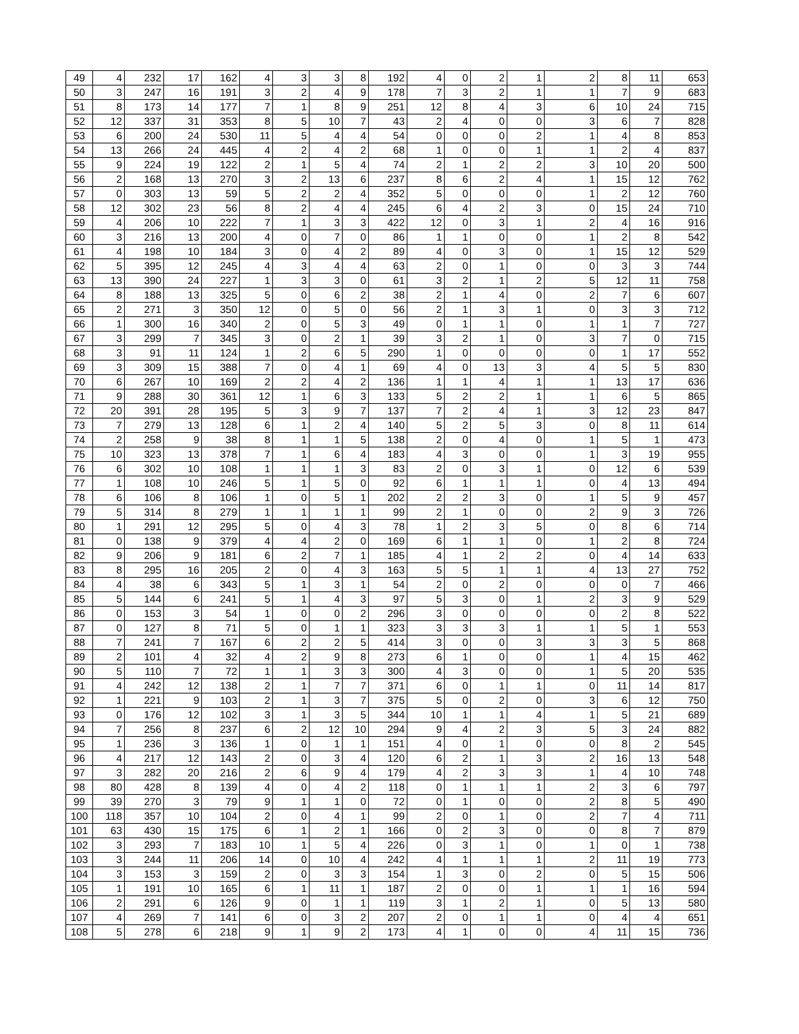| 49 | 4 | 232 | 17 | 162 | 4 | 3 | 3 | 8 | 192 | 4 | 0 | 2 | 1 | 2 | 8 | 11 | 653 |
| 50 | 3 | 247 | 16 | 191 | 3 | 2 | 4 | 9 | 178 | 7 | 3 | 2 | 1 | 1 | 7 | 9 | 683 |
| 51 | 8 | 173 | 14 | 177 | 7 | 1 | 8 | 9 | 251 | 12 | 8 | 4 | 3 | 6 | 10 | 24 | 715 |
| 52 | 12 | 337 | 31 | 353 | 8 | 5 | 10 | 7 | 43 | 2 | 4 | 0 | 0 | 3 | 6 | 7 | 828 |
| 53 | 6 | 200 | 24 | 530 | 11 | 5 | 4 | 4 | 54 | 0 | 0 | 0 | 2 | 1 | 4 | 8 | 853 |
| 54 | 13 | 266 | 24 | 445 | 4 | 2 | 4 | 2 | 68 | 1 | 0 | 0 | 1 | 1 | 2 | 4 | 837 |
| 55 | 9 | 224 | 19 | 122 | 2 | 1 | 5 | 4 | 74 | 2 | 1 | 2 | 2 | 3 | 10 | 20 | 500 |
| 56 | 2 | 168 | 13 | 270 | 3 | 2 | 13 | 6 | 237 | 8 | 6 | 2 | 4 | 1 | 15 | 12 | 762 |
| 57 | 0 | 303 | 13 | 59 | 5 | 2 | 2 | 4 | 352 | 5 | 0 | 0 | 0 | 1 | 2 | 12 | 760 |
| 58 | 12 | 302 | 23 | 56 | 8 | 2 | 4 | 4 | 245 | 6 | 4 | 2 | 3 | 0 | 15 | 24 | 710 |
| 59 | 4 | 206 | 10 | 222 | 7 | 1 | 3 | 3 | 422 | 12 | 0 | 3 | 1 | 2 | 4 | 16 | 916 |
| 60 | 3 | 216 | 13 | 200 | 4 | 0 | 7 | 0 | 86 | 1 | 1 | 0 | 0 | 1 | 2 | 8 | 542 |
| 61 | 4 | 198 | 10 | 184 | 3 | 0 | 4 | 2 | 89 | 4 | 0 | 3 | 0 | 1 | 15 | 12 | 529 |
| 62 | 5 | 395 | 12 | 245 | 4 | 3 | 4 | 4 | 63 | 2 | 0 | 1 | 0 | 0 | 3 | 3 | 744 |
| 63 | 13 | 390 | 24 | 227 | 1 | 3 | 3 | 0 | 61 | 3 | 2 | 1 | 2 | 5 | 12 | 11 | 758 |
| 64 | 8 | 188 | 13 | 325 | 5 | 0 | 6 | 2 | 38 | 2 | 1 | 4 | 0 | 2 | 7 | 6 | 607 |
| 65 | 2 | 271 | 3 | 350 | 12 | 0 | 5 | 0 | 56 | 2 | 1 | 3 | 1 | 0 | 3 | 3 | 712 |
| 66 | 1 | 300 | 16 | 340 | 2 | 0 | 5 | 3 | 49 | 0 | 1 | 1 | 0 | 1 | 1 | 7 | 727 |
| 67 | 3 | 299 | 7 | 345 | 3 | 0 | 2 | 1 | 39 | 3 | 2 | 1 | 0 | 3 | 7 | 0 | 715 |
| 68 | 3 | 91 | 11 | 124 | 1 | 2 | 6 | 5 | 290 | 1 | 0 | 0 | 0 | 0 | 1 | 17 | 552 |
| 69 | 3 | 309 | 15 | 388 | 7 | 0 | 4 | 1 | 69 | 4 | 0 | 13 | 3 | 4 | 5 | 5 | 830 |
| 70 | 6 | 267 | 10 | 169 | 2 | 2 | 4 | 2 | 136 | 1 | 1 | 4 | 1 | 1 | 13 | 17 | 636 |
| 71 | 9 | 288 | 30 | 361 | 12 | 1 | 6 | 3 | 133 | 5 | 2 | 2 | 1 | 1 | 6 | 5 | 865 |
| 72 | 20 | 391 | 28 | 195 | 5 | 3 | 9 | 7 | 137 | 7 | 2 | 4 | 1 | 3 | 12 | 23 | 847 |
| 73 | 7 | 279 | 13 | 128 | 6 | 1 | 2 | 4 | 140 | 5 | 2 | 5 | 3 | 0 | 8 | 11 | 614 |
| 74 | 2 | 258 | 9 | 38 | 8 | 1 | 1 | 5 | 138 | 2 | 0 | 4 | 0 | 1 | 5 | 1 | 473 |
| 75 | 10 | 323 | 13 | 378 | 7 | 1 | 6 | 4 | 183 | 4 | 3 | 0 | 0 | 1 | 3 | 19 | 955 |
| 76 | 6 | 302 | 10 | 108 | 1 | 1 | 1 | 3 | 83 | 2 | 0 | 3 | 1 | 0 | 12 | 6 | 539 |
| 77 | 1 | 108 | 10 | 246 | 5 | 1 | 5 | 0 | 92 | 6 | 1 | 1 | 1 | 0 | 4 | 13 | 494 |
| 78 | 6 | 106 | 8 | 106 | 1 | 0 | 5 | 1 | 202 | 2 | 2 | 3 | 0 | 1 | 5 | 9 | 457 |
| 79 | 5 | 314 | 8 | 279 | 1 | 1 | 1 | 1 | 99 | 2 | 1 | 0 | 0 | 2 | 9 | 3 | 726 |
| 80 | 1 | 291 | 12 | 295 | 5 | 0 | 4 | 3 | 78 | 1 | 2 | 3 | 5 | 0 | 8 | 6 | 714 |
| 81 | 0 | 138 | 9 | 379 | 4 | 4 | 2 | 0 | 169 | 6 | 1 | 1 | 0 | 1 | 2 | 8 | 724 |
| 82 | 9 | 206 | 9 | 181 | 6 | 2 | 7 | 1 | 185 | 4 | 1 | 2 | 2 | 0 | 4 | 14 | 633 |
| 83 | 8 | 295 | 16 | 205 | 2 | 0 | 4 | 3 | 163 | 5 | 5 | 1 | 1 | 4 | 13 | 27 | 752 |
| 84 | 4 | 38 | 6 | 343 | 5 | 1 | 3 | 1 | 54 | 2 | 0 | 2 | 0 | 0 | 0 | 7 | 466 |
| 85 | 5 | 144 | 6 | 241 | 5 | 1 | 4 | 3 | 97 | 5 | 3 | 0 | 1 | 2 | 3 | 9 | 529 |
| 86 | 0 | 153 | 3 | 54 | 1 | 0 | 0 | 2 | 296 | 3 | 0 | 0 | 0 | 0 | 2 | 8 | 522 |
| 87 | 0 | 127 | 8 | 71 | 5 | 0 | 1 | 1 | 323 | 3 | 3 | 3 | 1 | 1 | 5 | 1 | 553 |
| 88 | 7 | 241 | 7 | 167 | 6 | 2 | 2 | 5 | 414 | 3 | 0 | 0 | 3 | 3 | 3 | 5 | 868 |
| 89 | 2 | 101 | 4 | 32 | 4 | 2 | 9 | 8 | 273 | 6 | 1 | 0 | 0 | 1 | 4 | 15 | 462 |
| 90 | 5 | 110 | 7 | 72 | 1 | 1 | 3 | 3 | 300 | 4 | 3 | 0 | 0 | 1 | 5 | 20 | 535 |
| 91 | 4 | 242 | 12 | 138 | 2 | 1 | 7 | 7 | 371 | 6 | 0 | 1 | 1 | 0 | 11 | 14 | 817 |
| 92 | 1 | 221 | 9 | 103 | 2 | 1 | 3 | 7 | 375 | 5 | 0 | 2 | 0 | 3 | 6 | 12 | 750 |
| 93 | 0 | 176 | 12 | 102 | 3 | 1 | 3 | 5 | 344 | 10 | 1 | 1 | 4 | 1 | 5 | 21 | 689 |
| 94 | 7 | 256 | 8 | 237 | 6 | 2 | 12 | 10 | 294 | 9 | 4 | 2 | 3 | 5 | 3 | 24 | 882 |
| 95 | 1 | 236 | 3 | 136 | 1 | 0 | 1 | 1 | 151 | 4 | 0 | 1 | 0 | 0 | 8 | 2 | 545 |
| 96 | 4 | 217 | 12 | 143 | 2 | 0 | 3 | 4 | 120 | 6 | 2 | 1 | 3 | 2 | 16 | 13 | 548 |
| 97 | 3 | 282 | 20 | 216 | 2 | 6 | 9 | 4 | 179 | 4 | 2 | 3 | 3 | 1 | 4 | 10 | 748 |
| 98 | 80 | 428 | 8 | 139 | 4 | 0 | 4 | 2 | 118 | 0 | 1 | 1 | 1 | 2 | 3 | 6 | 797 |
| 99 | 39 | 270 | 3 | 79 | 9 | 1 | 1 | 0 | 72 | 0 | 1 | 0 | 0 | 2 | 8 | 5 | 490 |
| 100 | 118 | 357 | 10 | 104 | 2 | 0 | 4 | 1 | 99 | 2 | 0 | 1 | 0 | 2 | 7 | 4 | 711 |
| 101 | 63 | 430 | 15 | 175 | 6 | 1 | 2 | 1 | 166 | 0 | 2 | 3 | 0 | 0 | 8 | 7 | 879 |
| 102 | 3 | 293 | 7 | 183 | 10 | 1 | 5 | 4 | 226 | 0 | 3 | 1 | 0 | 1 | 0 | 1 | 738 |
| 103 | 3 | 244 | 11 | 206 | 14 | 0 | 10 | 4 | 242 | 4 | 1 | 1 | 1 | 2 | 11 | 19 | 773 |
| 104 | 3 | 153 | 3 | 159 | 2 | 0 | 3 | 3 | 154 | 1 | 3 | 0 | 2 | 0 | 5 | 15 | 506 |
| 105 | 1 | 191 | 10 | 165 | 6 | 1 | 11 | 1 | 187 | 2 | 0 | 0 | 1 | 1 | 1 | 16 | 594 |
| 106 | 2 | 291 | 6 | 126 | 9 | 0 | 1 | 1 | 119 | 3 | 1 | 2 | 1 | 0 | 5 | 13 | 580 |
| 107 | 4 | 269 | 7 | 141 | 6 | 0 | 3 | 2 | 207 | 2 | 0 | 1 | 1 | 0 | 4 | 4 | 651 |
| 108 | 5 | 278 | 6 | 218 | 9 | 1 | 9 | 2 | 173 | 4 | 1 | 0 | 0 | 4 | 11 | 15 | 736 |